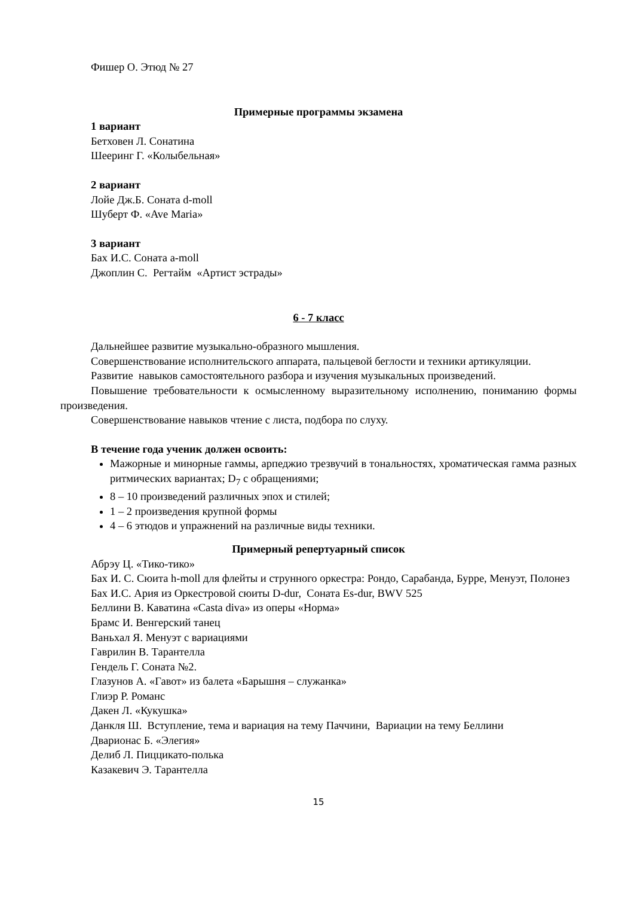Фишер О. Этюд № 27
Примерные программы экзамена
1 вариант
Бетховен Л. Сонатина
Шееринг Г. «Колыбельная»
2 вариант
Лойе Дж.Б. Соната d-moll
Шуберт Ф. «Ave Maria»
3 вариант
Бах И.С. Соната a-moll
Джоплин С. Регтайм «Артист эстрады»
6 - 7 класс
Дальнейшее развитие музыкально-образного мышления.
Совершенствование исполнительского аппарата, пальцевой беглости и техники артикуляции.
Развитие навыков самостоятельного разбора и изучения музыкальных произведений.
Повышение требовательности к осмысленному выразительному исполнению, пониманию формы произведения.
Совершенствование навыков чтение с листа, подбора по слуху.
В течение года ученик должен освоить:
Мажорные и минорные гаммы, арпеджио трезвучий в тональностях, хроматическая гамма разных ритмических вариантах; D<sub>7</sub> с обращениями;
8 – 10 произведений различных эпох и стилей;
1 – 2 произведения крупной формы
4 – 6 этюдов и упражнений на различные виды техники.
Примерный репертуарный список
Абрэу Ц. «Тико-тико»
Бах И. С. Сюита h-moll для флейты и струнного оркестра: Рондо, Сарабанда, Бурре, Менуэт, Полонез
Бах И.С. Ария из Оркестровой сюиты D-dur, Соната Es-dur, BWV 525
Беллини В. Каватина «Casta diva» из оперы «Норма»
Брамс И. Венгерский танец
Ваньхал Я. Менуэт с вариациями
Гаврилин В. Тарантелла
Гендель Г. Соната №2.
Глазунов А. «Гавот» из балета «Барышня – служанка»
Глиэр Р. Романс
Дакен Л. «Кукушка»
Данкля Ш. Вступление, тема и вариация на тему Паччини, Вариации на тему Беллини
Дварионас Б. «Элегия»
Делиб Л. Пиццикато-полька
Казакевич Э. Тарантелла
15